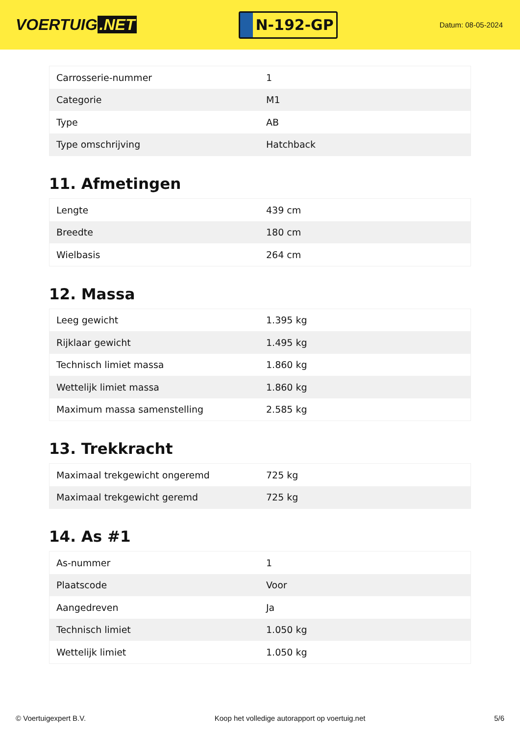VOERTUIG.NET
N-192-GP
Datum: 08-05-2024
| Carrosserie-nummer | 1 |
| Categorie | M1 |
| Type | AB |
| Type omschrijving | Hatchback |
11. Afmetingen
| Lengte | 439 cm |
| Breedte | 180 cm |
| Wielbasis | 264 cm |
12. Massa
| Leeg gewicht | 1.395 kg |
| Rijklaar gewicht | 1.495 kg |
| Technisch limiet massa | 1.860 kg |
| Wettelijk limiet massa | 1.860 kg |
| Maximum massa samenstelling | 2.585 kg |
13. Trekkracht
| Maximaal trekgewicht ongeremd | 725 kg |
| Maximaal trekgewicht geremd | 725 kg |
14. As #1
| As-nummer | 1 |
| Plaatscode | Voor |
| Aangedreven | Ja |
| Technisch limiet | 1.050 kg |
| Wettelijk limiet | 1.050 kg |
© Voertuigexpert B.V. Koop het volledige autorapport op voertuig.net 5/6